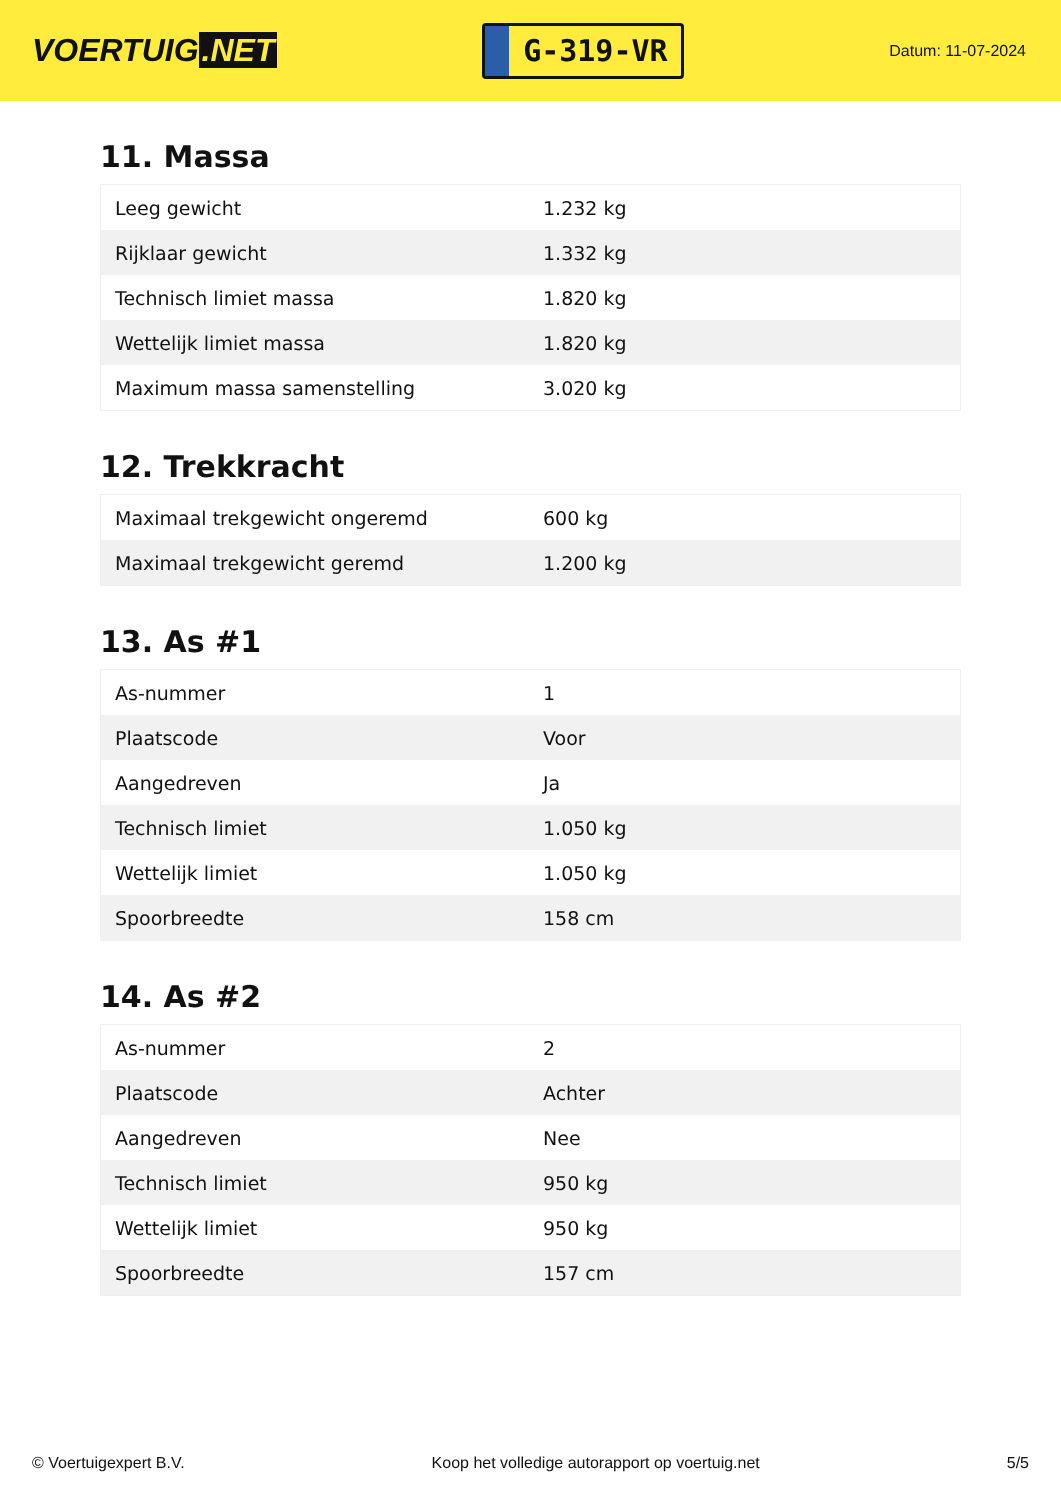VOERTUIG.NET
G-319-VR
Datum: 11-07-2024
11. Massa
| Leeg gewicht | 1.232 kg |
| Rijklaar gewicht | 1.332 kg |
| Technisch limiet massa | 1.820 kg |
| Wettelijk limiet massa | 1.820 kg |
| Maximum massa samenstelling | 3.020 kg |
12. Trekkracht
| Maximaal trekgewicht ongeremd | 600 kg |
| Maximaal trekgewicht geremd | 1.200 kg |
13. As #1
| As-nummer | 1 |
| Plaatscode | Voor |
| Aangedreven | Ja |
| Technisch limiet | 1.050 kg |
| Wettelijk limiet | 1.050 kg |
| Spoorbreedte | 158 cm |
14. As #2
| As-nummer | 2 |
| Plaatscode | Achter |
| Aangedreven | Nee |
| Technisch limiet | 950 kg |
| Wettelijk limiet | 950 kg |
| Spoorbreedte | 157 cm |
© Voertuigexpert B.V. Koop het volledige autorapport op voertuig.net 5/5